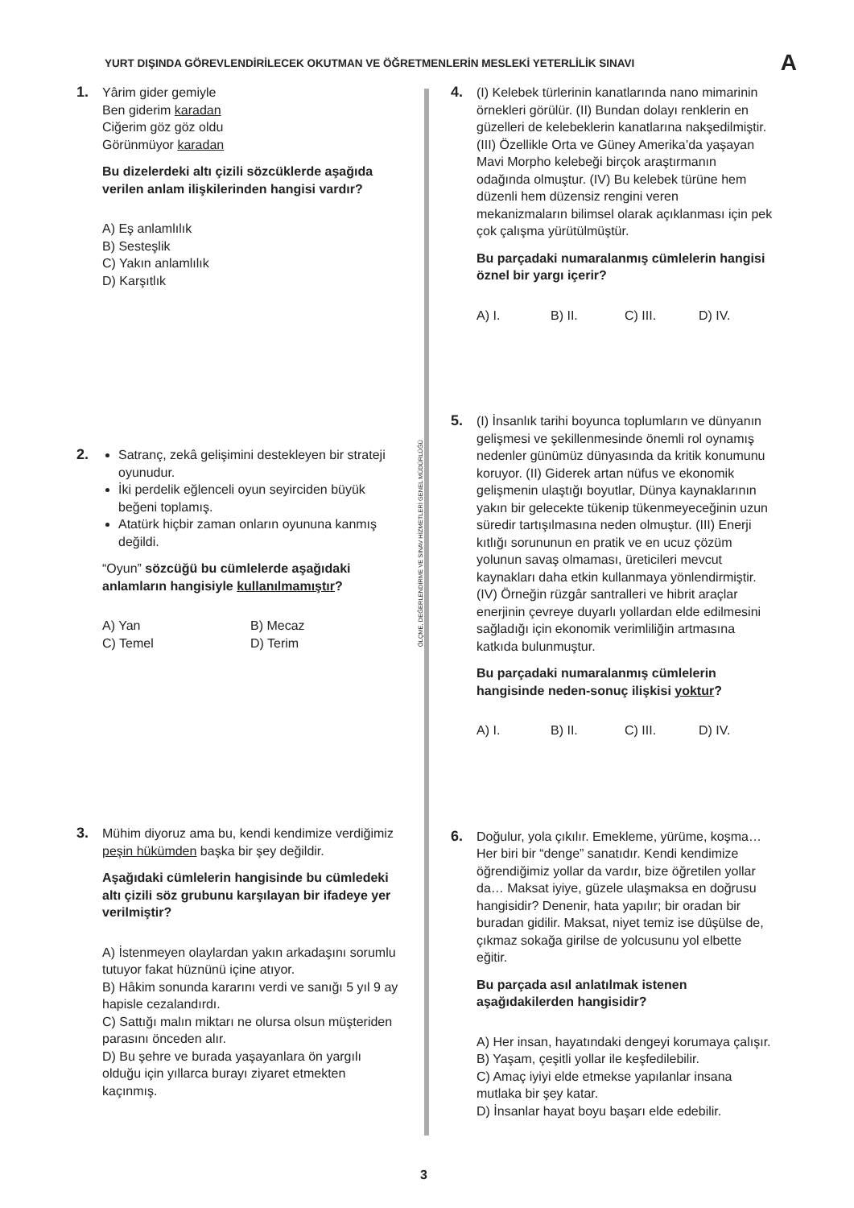YURT DIŞINDA GÖREVLENDİRİLECEK OKUTMAN VE ÖĞRETMENLERİN MESLEKİ YETERLİLİK SINAVI A
1.
Yârim gider gemiyle
Ben giderim karadan
Ciğerim göz göz oldu
Görünmüyor karadan
Bu dizelerdeki altı çizili sözcüklerde aşağıda verilen anlam ilişkilerinden hangisi vardır?
A) Eş anlamlılık
B) Sesteşlik
C) Yakın anlamlılık
D) Karşıtlık
2.
Satranç, zekâ gelişimini destekleyen bir strateji oyunudur.
İki perdelik eğlenceli oyun seyirciden büyük beğeni toplamış.
Atatürk hiçbir zaman onların oyununa kanmış değildi.
“Oyun” sözcüğü bu cümlelerde aşağıdaki anlamların hangisiyle kullanılmamıştır?
A) Yan B) Mecaz C) Temel D) Terim
3.
Mühim diyoruz ama bu, kendi kendimize verdiğimiz peşin hükümden başka bir şey değildir.
Aşağıdaki cümlelerin hangisinde bu cümledeki altı çizili söz grubunu karşılayan bir ifadeye yer verilmiştir?
A) İstenmeyen olaylardan yakın arkadaşını sorumlu tutuyor fakat hüznünü içine atıyor.
B) Hâkim sonunda kararını verdi ve sanığı 5 yıl 9 ay hapisle cezalandırdı.
C) Sattığı malın miktarı ne olursa olsun müşteriden parasını önceden alır.
D) Bu şehre ve burada yaşayanlara ön yargılı olduğu için yıllarca burayı ziyaret etmekten kaçınmış.
ÖLÇME, DEĞERLENDİRME VE SINAV HİZMETLERİ GENEL MÜDÜRLÜĞÜ
4.
(I) Kelebek türlerinin kanatlarında nano mimarinin örnekleri görülür. (II) Bundan dolayı renklerin en güzelleri de kelebeklerin kanatlarına nakşedilmiştir. (III) Özellikle Orta ve Güney Amerika’da yaşayan Mavi Morpho kelebeği birçok araştırmanın odağında olmuştur. (IV) Bu kelebek türüne hem düzenli hem düzensiz rengini veren mekanizmaların bilimsel olarak açıklanması için pek çok çalışma yürütülmüştür.
Bu parçadaki numaralanmış cümlelerin hangisi öznel bir yargı içerir?
A) I. B) II. C) III. D) IV.
5.
(I) İnsanlık tarihi boyunca toplumların ve dünyanın gelişmesi ve şekillenmesinde önemli rol oynamış nedenler günümüz dünyasında da kritik konumunu koruyor. (II) Giderek artan nüfus ve ekonomik gelişmenin ulaştığı boyutlar, Dünya kaynaklarının yakın bir gelecekte tükenip tükenmeyeceğinin uzun süredir tartışılmasına neden olmuştur. (III) Enerji kıtlığı sorununun en pratik ve en ucuz çözüm yolunun savaş olmaması, üreticileri mevcut kaynakları daha etkin kullanmaya yönlendirmiştir. (IV) Örneğin rüzgâr santralleri ve hibrit araçlar enerjinin çevreye duyarlı yollardan elde edilmesini sağladığı için ekonomik verimliliğin artmasına katkıda bulunmuştur.
Bu parçadaki numaralanmış cümlelerin hangisinde neden-sonuç ilişkisi yoktur?
A) I. B) II. C) III. D) IV.
6.
Doğulur, yola çıkılır. Emekleme, yürüme, koşma… Her biri bir “denge” sanatıdır. Kendi kendimize öğrendiğimiz yollar da vardır, bize öğretilen yollar da… Maksat iyiye, güzele ulaşmaksa en doğrusu hangisidir? Denenir, hata yapılır; bir oradan bir buradan gidilir. Maksat, niyet temiz ise düşülse de, çıkmaz sokağa girilse de yolcusunu yol elbette eğitir.
Bu parçada asıl anlatılmak istenen aşağıdakilerden hangisidir?
A) Her insan, hayatındaki dengeyi korumaya çalışır.
B) Yaşam, çeşitli yollar ile keşfedilebilir.
C) Amaç iyiyi elde etmekse yapılanlar insana mutlaka bir şey katar.
D) İnsanlar hayat boyu başarı elde edebilir.
3